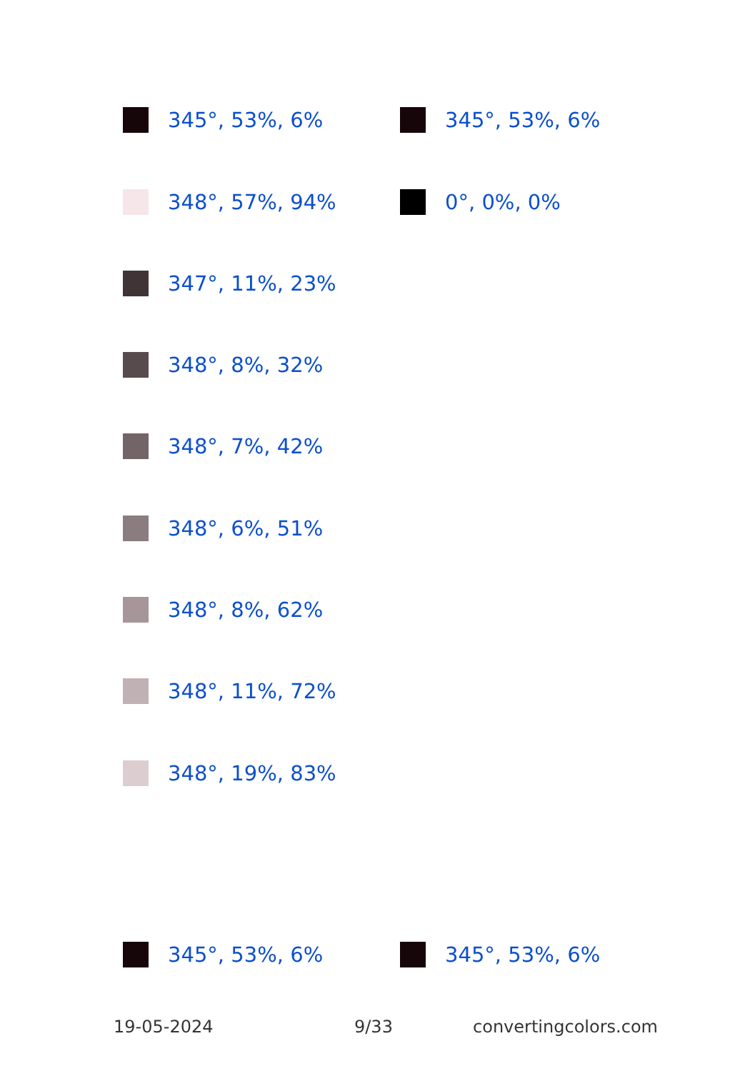345°, 53%, 6% 345°, 53%, 6%
348°, 57%, 94% 0°, 0%, 0%
347°, 11%, 23%
348°, 8%, 32%
348°, 7%, 42%
348°, 6%, 51%
348°, 8%, 62%
348°, 11%, 72%
348°, 19%, 83%
345°, 53%, 6% 345°, 53%, 6%
19-05-2024 9/33 convertingcolors.com